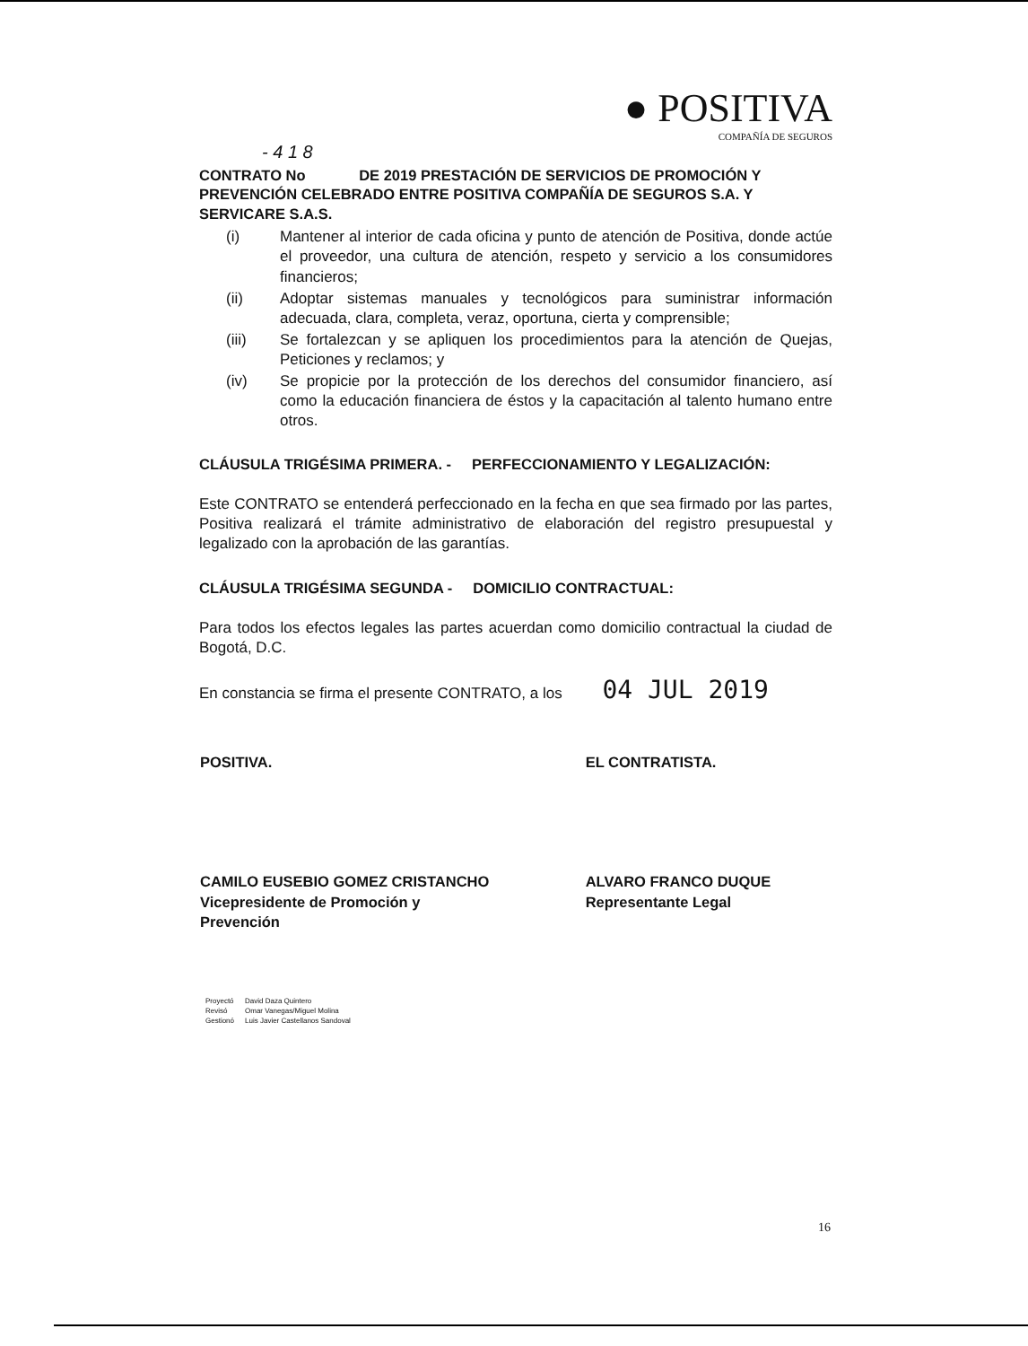● POSITIVA
COMPAÑÍA DE SEGUROS
- 4 1 8
CONTRATO No DE 2019 PRESTACIÓN DE SERVICIOS DE PROMOCIÓN Y PREVENCIÓN CELEBRADO ENTRE POSITIVA COMPAÑÍA DE SEGUROS S.A. Y SERVICARE S.A.S.
(i) Mantener al interior de cada oficina y punto de atención de Positiva, donde actúe el proveedor, una cultura de atención, respeto y servicio a los consumidores financieros;
(ii) Adoptar sistemas manuales y tecnológicos para suministrar información adecuada, clara, completa, veraz, oportuna, cierta y comprensible;
(iii) Se fortalezcan y se apliquen los procedimientos para la atención de Quejas, Peticiones y reclamos; y
(iv) Se propicie por la protección de los derechos del consumidor financiero, así como la educación financiera de éstos y la capacitación al talento humano entre otros.
CLÁUSULA TRIGÉSIMA PRIMERA. - PERFECCIONAMIENTO Y LEGALIZACIÓN:
Este CONTRATO se entenderá perfeccionado en la fecha en que sea firmado por las partes, Positiva realizará el trámite administrativo de elaboración del registro presupuestal y legalizado con la aprobación de las garantías.
CLÁUSULA TRIGÉSIMA SEGUNDA - DOMICILIO CONTRACTUAL:
Para todos los efectos legales las partes acuerdan como domicilio contractual la ciudad de Bogotá, D.C.
En constancia se firma el presente CONTRATO, a los 04 JUL 2019
| POSITIVA. | EL CONTRATISTA. |
| CAMILO EUSEBIO GOMEZ CRISTANCHO Vicepresidente de Promoción y Prevención | ALVARO FRANCO DUQUE Representante Legal |
| Proyectó | David Daza Quintero |
| Revisó | Omar Vanegas/Miguel Molina |
| Gestionó | Luis Javier Castellanos Sandoval |
16